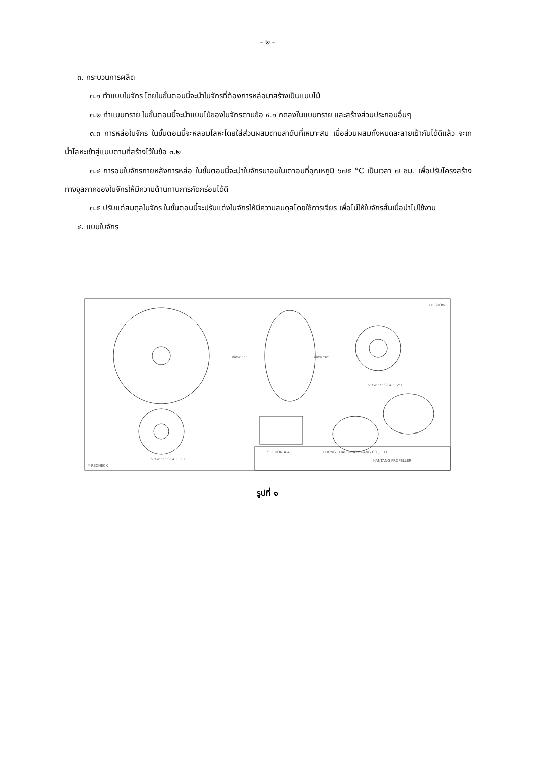- ๒ -
๓. กระบวนการผลิต
๓.๑ ทำแบบใบจักร โดยในขั้นตอนนี้จะนำใบจักรที่ต้องการหล่อมาสร้างเป็นแบบไม้
๓.๒ ทำแบบทราย ในขั้นตอนนี้จะนำแบบไม้ของใบจักรตามข้อ ๔.๑ กดลงในแบบทราย และสร้างส่วนประกอบอื่นๆ
๓.๓ การหล่อใบจักร ในขั้นตอนนี้จะหลอมโลหะโดยใส่ส่วนผสมตามลำดับที่เหมาะสม เมื่อส่วนผสมทั้งหมดละลายเข้ากันได้ดีแล้ว จะเทน้ำโลหะเข้าสู่แบบตามที่สร้างไว้ในข้อ ๓.๒
๓.๔ การอบใบจักรภายหลังการหล่อ ในขั้นตอนนี้จะนำใบจักรมาอบในเตาอบที่อุณหภูมิ ๖๗๕ °C เป็นเวลา ๗ ชม. เพื่อปรับโครงสร้างทางจุลภาคของใบจักรให้มีความต้านทานการกัดกร่อนได้ดี
๓.๕ ปรับแต่สมดุลใบจักร ในขั้นตอนนี้จะปรับแต่งใบจักรให้มีความสมดุลโดยใช้การเจียร เพื่อไม่ให้ใบจักรสั่นเมื่อนำไปใช้งาน
๔. แบบใบจักร
LH SHOW
View "Z"
View "X"
View "X" SCALE 2:1
SECTION A-A
View "Z" SCALE 2:1
* RECHECK
CHONG THAI RUNG RUANG CO., LTD.
KANTANG PROPELLER
รูปที่ ๑